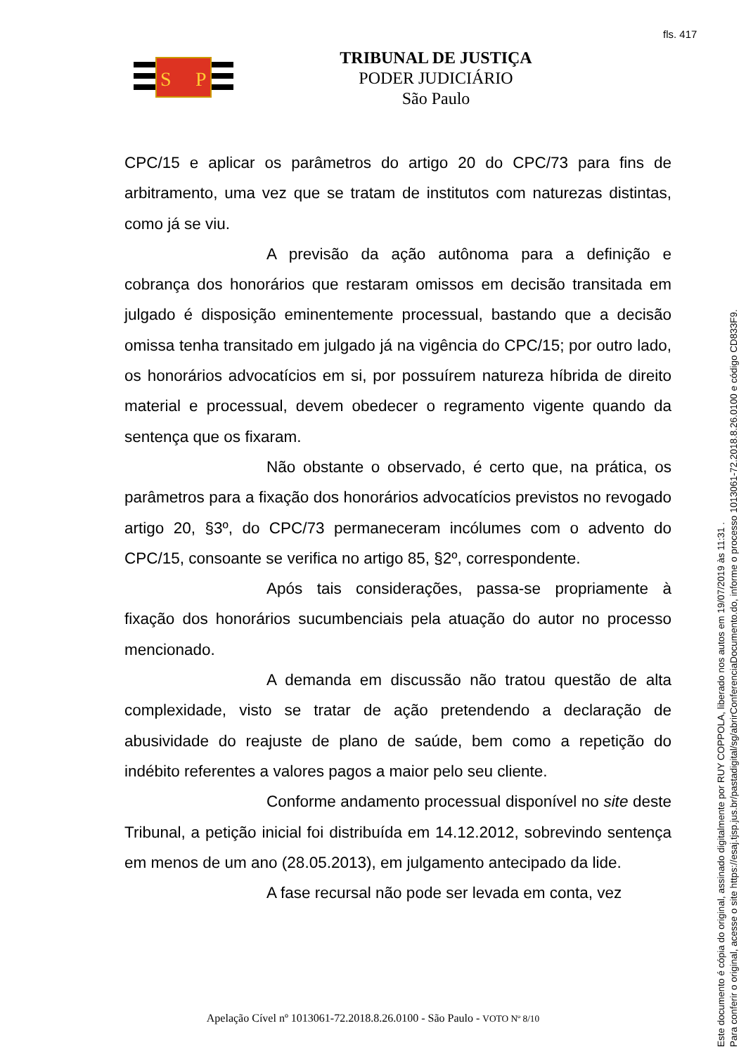fls. 417
S
P
TRIBUNAL DE JUSTIÇA
PODER JUDICIÁRIO
São Paulo
CPC/15 e aplicar os parâmetros do artigo 20 do CPC/73 para fins de arbitramento, uma vez que se tratam de institutos com naturezas distintas, como já se viu.
A previsão da ação autônoma para a definição e cobrança dos honorários que restaram omissos em decisão transitada em julgado é disposição eminentemente processual, bastando que a decisão omissa tenha transitado em julgado já na vigência do CPC/15; por outro lado, os honorários advocatícios em si, por possuírem natureza híbrida de direito material e processual, devem obedecer o regramento vigente quando da sentença que os fixaram.
Não obstante o observado, é certo que, na prática, os parâmetros para a fixação dos honorários advocatícios previstos no revogado artigo 20, §3º, do CPC/73 permaneceram incólumes com o advento do CPC/15, consoante se verifica no artigo 85, §2º, correspondente.
Após tais considerações, passa-se propriamente à fixação dos honorários sucumbenciais pela atuação do autor no processo mencionado.
A demanda em discussão não tratou questão de alta complexidade, visto se tratar de ação pretendendo a declaração de abusividade do reajuste de plano de saúde, bem como a repetição do indébito referentes a valores pagos a maior pelo seu cliente.
Conforme andamento processual disponível no site deste Tribunal, a petição inicial foi distribuída em 14.12.2012, sobrevindo sentença em menos de um ano (28.05.2013), em julgamento antecipado da lide.
A fase recursal não pode ser levada em conta, vez
Apelação Cível nº 1013061-72.2018.8.26.0100 - São Paulo - VOTO Nº 8/10
Este documento é cópia do original, assinado digitalmente por RUY COPPOLA, liberado nos autos em 19/07/2019 às 11:31 .
Para conferir o original, acesse o site https://esaj.tjsp.jus.br/pastadigital/sg/abrirConferenciaDocumento.do, informe o processo 1013061-72.2018.8.26.0100 e código CD833F9.